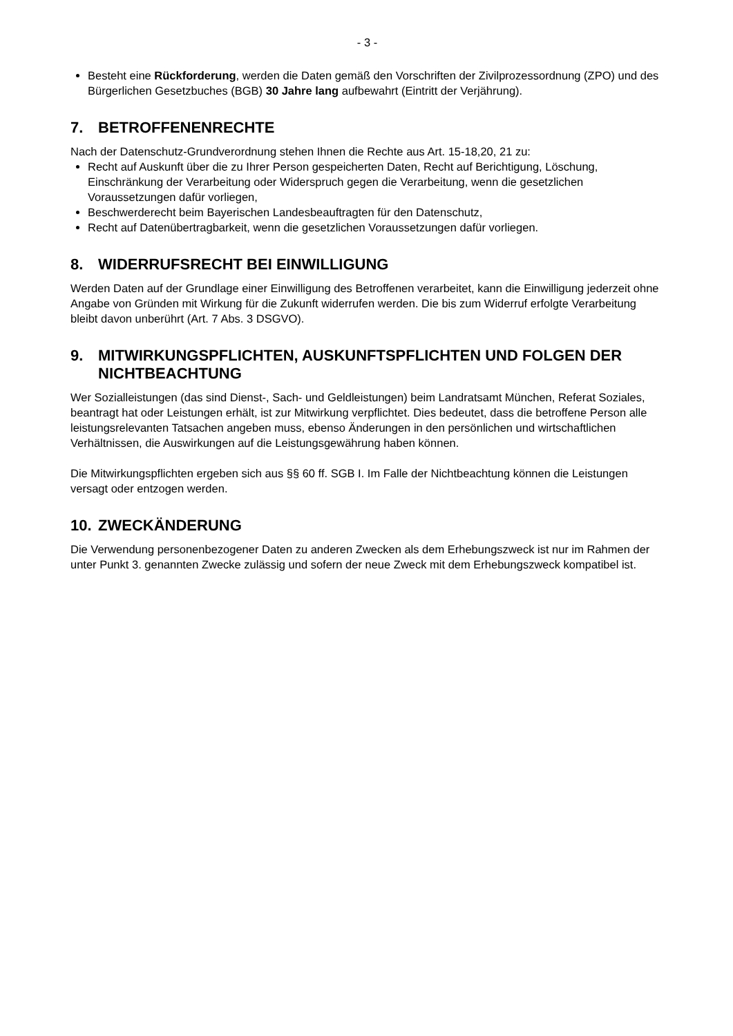- 3 -
Besteht eine Rückforderung, werden die Daten gemäß den Vorschriften der Zivilprozessord­nung (ZPO) und des Bürgerlichen Gesetzbuches (BGB) 30 Jahre lang aufbewahrt (Eintritt der Verjährung).
7. BETROFFENENRECHTE
Nach der Datenschutz-Grundverordnung stehen Ihnen die Rechte aus Art. 15-18,20, 21 zu:
Recht auf Auskunft über die zu Ihrer Person gespeicherten Daten, Recht auf Berichtigung, Lö­schung, Einschränkung der Verarbeitung oder Widerspruch gegen die Verarbeitung, wenn die gesetzlichen Voraussetzungen dafür vorliegen,
Beschwerderecht beim Bayerischen Landesbeauftragten für den Datenschutz,
Recht auf Datenübertragbarkeit, wenn die gesetzlichen Voraussetzungen dafür vorliegen.
8. WIDERRUFSRECHT BEI EINWILLIGUNG
Werden Daten auf der Grundlage einer Einwilligung des Betroffenen verarbeitet, kann die Einwilli­gung jederzeit ohne Angabe von Gründen mit Wirkung für die Zukunft widerrufen werden. Die bis zum Widerruf erfolgte Verarbeitung bleibt davon unberührt (Art. 7 Abs. 3 DSGVO).
9. MITWIRKUNGSPFLICHTEN, AUSKUNFTSPFLICHTEN UND FOL­GEN DER NICHTBEACHTUNG
Wer Sozialleistungen (das sind Dienst-, Sach- und Geldleistungen) beim Landratsamt München, Referat Soziales, beantragt hat oder Leistungen erhält, ist zur Mitwirkung verpflichtet. Dies bedeu­tet, dass die betroffene Person alle leistungsrelevanten Tatsachen angeben muss, ebenso Ände­rungen in den persönlichen und wirtschaftlichen Verhältnissen, die Auswirkungen auf die Leis­tungsgewährung haben können.
Die Mitwirkungspflichten ergeben sich aus §§ 60 ff. SGB I. Im Falle der Nichtbeachtung können die Leistungen versagt oder entzogen werden.
10. ZWECKÄNDERUNG
Die Verwendung personenbezogener Daten zu anderen Zwecken als dem Erhebungszweck ist nur im Rahmen der unter Punkt 3. genannten Zwecke zulässig und sofern der neue Zweck mit dem Erhebungszweck kompatibel ist.